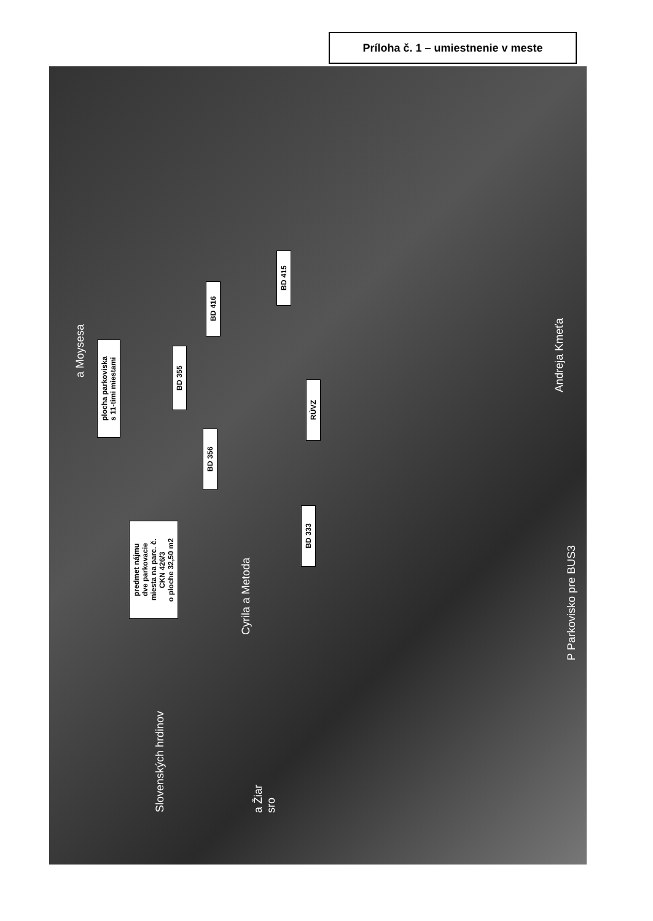Príloha č. 1 – umiestnenie v meste
plocha parkoviska
s 11-timi miestami
BD 355
BD 416
BD 415
RÚVZ
BD 356
BD 333
predmet nájmu
dve parkovacie
miesta na parc. č.
CKN 426/3
o ploche 32,50 m2
a Moysesa
Cyrila a Metoda
Andreja Kmeťa
P Parkovisko pre BUS3
Slovenských hrdinov
a Žiar
sro